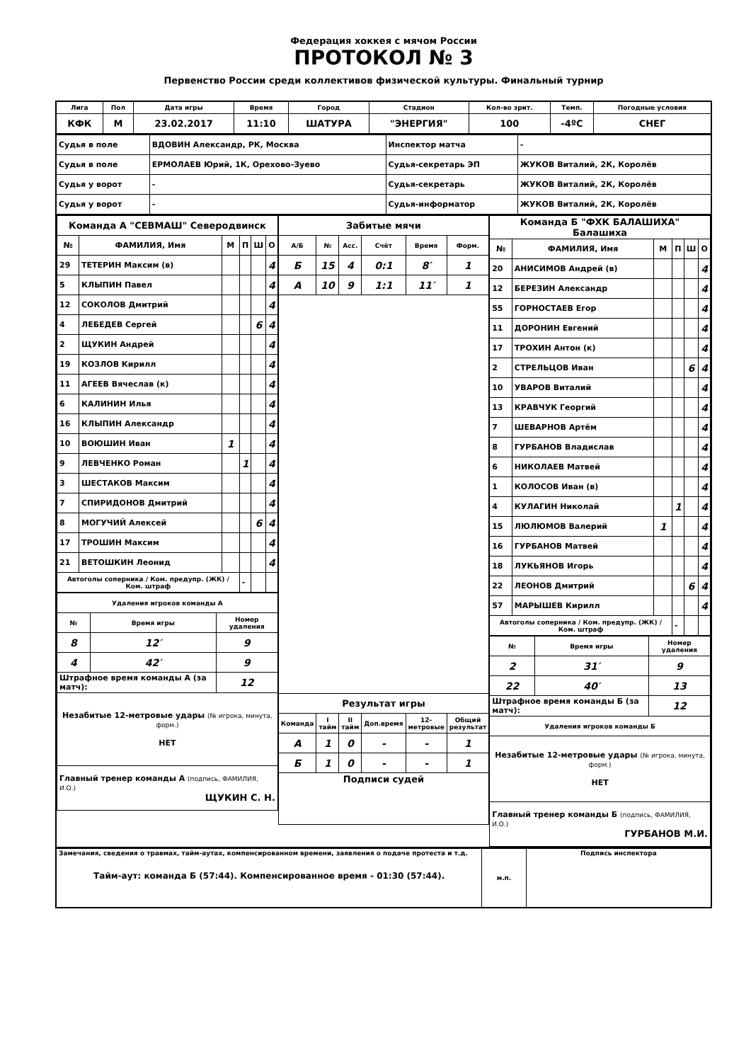Федерация хоккея с мячом России
ПРОТОКОЛ № 3
Первенство России среди коллективов физической культуры. Финальный турнир
| Лига | Пол | Дата игры | Время | Город | Стадион | Кол-во зрит. | Темп. | Погодные условия |
| КФК | М | 23.02.2017 | 11:10 | ШАТУРА | "ЭНЕРГИЯ" | 100 | -4ºC | СНЕГ |
| Судья в поле | ВДОВИН Александр, РК, Москва | Инспектор матча | - |
| Судья в поле | ЕРМОЛАЕВ Юрий, 1К, Орехово-Зуево | Судья-секретарь ЭП | ЖУКОВ Виталий, 2К, Королёв |
| Судья у ворот | - | Судья-секретарь | ЖУКОВ Виталий, 2К, Королёв |
| Судья у ворот | - | Судья-информатор | ЖУКОВ Виталий, 2К, Королёв |
| Команда А "СЕВМАШ" Северодвинск | | | | | |
| № | ФАМИЛИЯ, Имя | М | П | Ш | О |
| 29 | ТЕТЕРИН Максим (в) | | | | 4 |
| 5 | КЛЫПИН Павел | | | | 4 |
| 12 | СОКОЛОВ Дмитрий | | | | 4 |
| 4 | ЛЕБЕДЕВ Сергей | | | 6 | 4 |
| 2 | ЩУКИН Андрей | | | | 4 |
| 19 | КОЗЛОВ Кирилл | | | | 4 |
| 11 | АГЕЕВ Вячеслав (к) | | | | 4 |
| 6 | КАЛИНИН Илья | | | | 4 |
| 16 | КЛЫПИН Александр | | | | 4 |
| 10 | ВОЮШИН Иван | 1 | | | 4 |
| 9 | ЛЕВЧЕНКО Роман | | 1 | | 4 |
| 3 | ШЕСТАКОВ Максим | | | | 4 |
| 7 | СПИРИДОНОВ Дмитрий | | | | 4 |
| 8 | МОГУЧИЙ Алексей | | | 6 | 4 |
| 17 | ТРОШИН Максим | | | | 4 |
| 21 | ВЕТОШКИН Леонид | | | | 4 |
| Автоголы соперника / Ком. предупр. (ЖК) / Ком. штраф | | | - | | |
| Удаления игроков команды А | | |
| № | Время игры | Номер удаления |
| 8 | 12′ | 9 |
| 4 | 42′ | 9 |
| Штрафное время команды А (за матч): | | 12 |
| Незабитые 12-метровые удары (№ игрока, минута, форм.) НЕТ | | |
| Главный тренер команды А (подпись, ФАМИЛИЯ, И.О.) ЩУКИН С. Н. | | |
| Забитые мячи | | | | | |
| А/Б | № | Асс. | Счёт | Время | Форм. |
| Б | 15 | 4 | 0:1 | 8′ | 1 |
| А | 10 | 9 | 1:1 | 11′ | 1 |
| Результат игры | | | | | |
| Команда | I тайм | II тайм | Доп.время | 12-метровые | Общий результат |
| А | 1 | 0 | - | - | 1 |
| Б | 1 | 0 | - | - | 1 |
| Подписи судей | | | | | |
| Команда Б "ФХК БАЛАШИХА" Балашиха | | | | | |
| № | ФАМИЛИЯ, Имя | М | П | Ш | О |
| 20 | АНИСИМОВ Андрей (в) | | | | 4 |
| 12 | БЕРЕЗИН Александр | | | | 4 |
| 55 | ГОРНОСТАЕВ Егор | | | | 4 |
| 11 | ДОРОНИН Евгений | | | | 4 |
| 17 | ТРОХИН Антон (к) | | | | 4 |
| 2 | СТРЕЛЬЦОВ Иван | | | 6 | 4 |
| 10 | УВАРОВ Виталий | | | | 4 |
| 13 | КРАВЧУК Георгий | | | | 4 |
| 7 | ШЕВАРНОВ Артём | | | | 4 |
| 8 | ГУРБАНОВ Владислав | | | | 4 |
| 6 | НИКОЛАЕВ Матвей | | | | 4 |
| 1 | КОЛОСОВ Иван (в) | | | | 4 |
| 4 | КУЛАГИН Николай | | 1 | | 4 |
| 15 | ЛЮЛЮМОВ Валерий | 1 | | | 4 |
| 16 | ГУРБАНОВ Матвей | | | | 4 |
| 18 | ЛУКЬЯНОВ Игорь | | | | 4 |
| 22 | ЛЕОНОВ Дмитрий | | | 6 | 4 |
| 57 | МАРЫШЕВ Кирилл | | | | 4 |
| Автоголы соперника / Ком. предупр. (ЖК) / Ком. штраф | | | - | | |
| № | Время игры | Номер удаления |
| --- | --- | --- |
| 2 | 31′ | 9 |
| 22 | 40′ | 13 |
| Штрафное время команды Б (за матч): | | 12 |
| Удаления игроков команды Б | | |
| Незабитые 12-метровые удары (№ игрока, минута, форм.) НЕТ | | |
| Главный тренер команды Б (подпись, ФАМИЛИЯ, И.О.) ГУРБАНОВ М.И. | | |
| Замечания, сведения о травмах, тайм-аутах, компенсированном времени, заявления о подаче протеста и т.д. Тайм-аут: команда Б (57:44). Компенсированное время - 01:30 (57:44). | м.п. | Подпись инспектора |